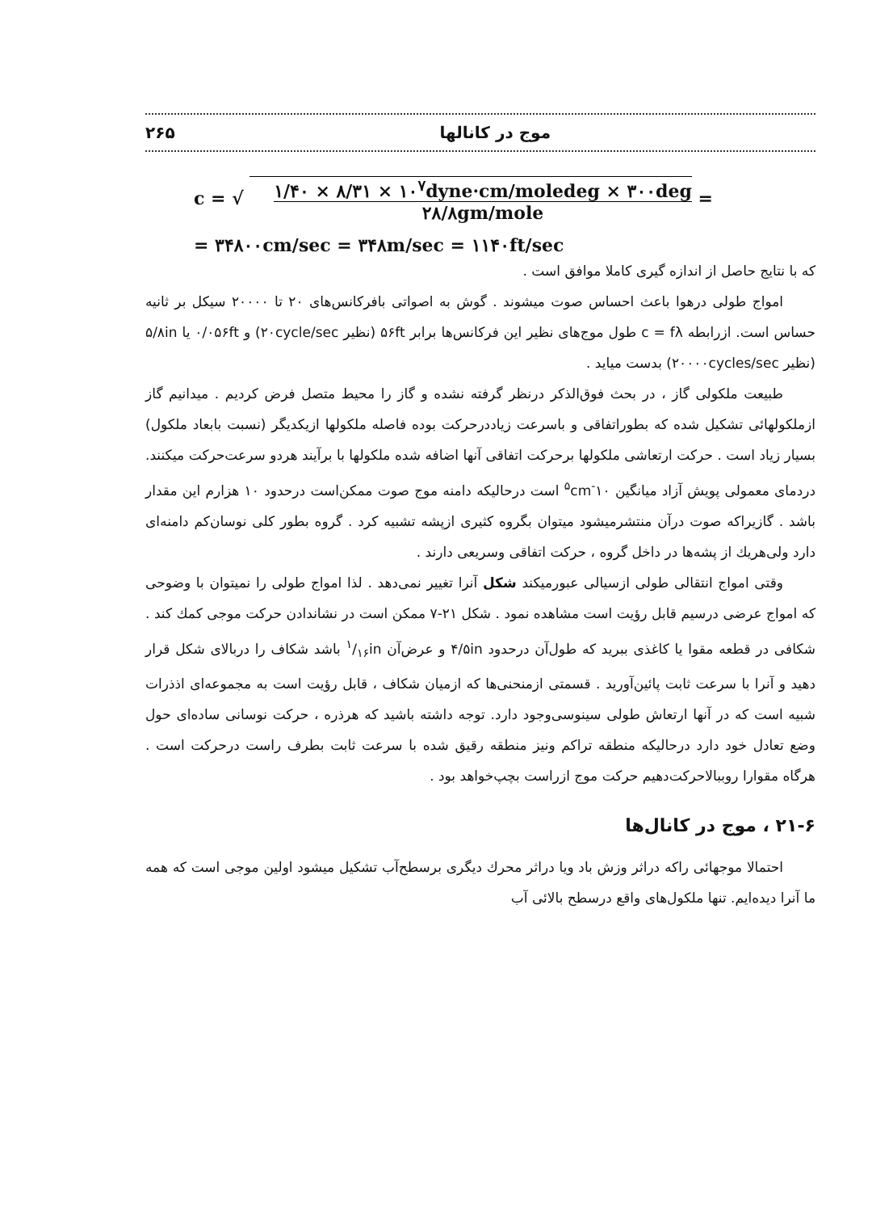۲۶۵ موج در کانالها
c = √
۱/۴۰ × ۸/۳۱ × ۱۰<sup>۷</sup>dyne·cm/moledeg × ۳۰۰deg
۲۸/۸gm/mole
=
= ۳۴۸۰۰cm/sec = ۳۴۸m/sec = ۱۱۴۰ft/sec
که با نتایج حاصل از اندازه گیری کاملا موافق است .
امواج طولی درهوا باعث احساس صوت میشوند . گوش به اصواتی بافرکانس‌های ۲۰ تا ۲۰۰۰۰ سیکل بر ثانیه حساس است. ازرابطه c = fλ طول موج‌های نظیر این فرکانس‌ها برابر ۵۶ft (نظیر ۲۰cycle/sec) و ۰/۰۵۶ft یا ۵/۸in (نظیر ۲۰۰۰۰cycles/sec) بدست میاید .
طبیعت ملکولی گاز ، در بحث فوق‌الذکر درنظر گرفته نشده و گاز را محیط متصل فرض کردیم . میدانیم گاز ازملکولهائی تشکیل شده که بطوراتفاقی و باسرعت زیاددرحرکت بوده فاصله ملکولها ازیکدیگر (نسبت بابعاد ملکول) بسیار زیاد است . حرکت ارتعاشی ملکولها برحرکت اتفاقی آنها اضافه شده ملکولها با برآیند هردو سرعت‌حرکت میکنند. دردمای معمولی پویش آزاد میانگین ۱۰<sup>-۵</sup>cm است درحالیکه دامنه موج صوت ممکن‌است درحدود ۱۰ هزارم این مقدار باشد . گازیراکه صوت درآن منتشرمیشود میتوان بگروه کثیری ازپشه تشبیه کرد . گروه بطور کلی نوسان‌کم دامنه‌ای دارد ولی‌هریك از پشه‌ها در داخل گروه ، حرکت اتفاقی وسریعی دارند .
وقتی امواج انتقالی طولی ازسیالی عبورمیکند شکل آنرا تغییر نمی‌دهد . لذا امواج طولی را نمیتوان با وضوحی که امواج عرضی درسیم قابل رؤیت است مشاهده نمود . شکل ۲۱-۷ ممکن است در نشاندادن حرکت موجی کمك کند . شکافی در قطعه مقوا یا کاغذی ببرید که طول‌آن درحدود ۴/۵in و عرض‌آن ۱/۱۶in باشد شکاف را دربالای شکل قرار دهید و آنرا با سرعت ثابت پائین‌آورید . قسمتی ازمنحنی‌ها که ازمیان شکاف ، قابل رؤیت است به مجموعه‌ای اذذرات شبیه است که در آنها ارتعاش طولی سینوسی‌وجود دارد. توجه داشته باشید که هرذره ، حرکت نوسانی ساده‌ای حول وضع تعادل خود دارد درحالیکه منطقه تراکم ونیز منطقه رقیق شده با سرعت ثابت بطرف راست درحرکت است . هرگاه مقوارا روببالاحرکت‌دهیم حرکت موج ازراست بچپ‌خواهد بود .
۲۱-۶ ، موج در کانال‌ها
احتمالا موجهائی راکه دراثر وزش باد ویا دراثر محرك دیگری برسطح‌آب تشکیل میشود اولین موجی است که همه ما آنرا دیده‌ایم. تنها ملکول‌های واقع درسطح بالائی آب